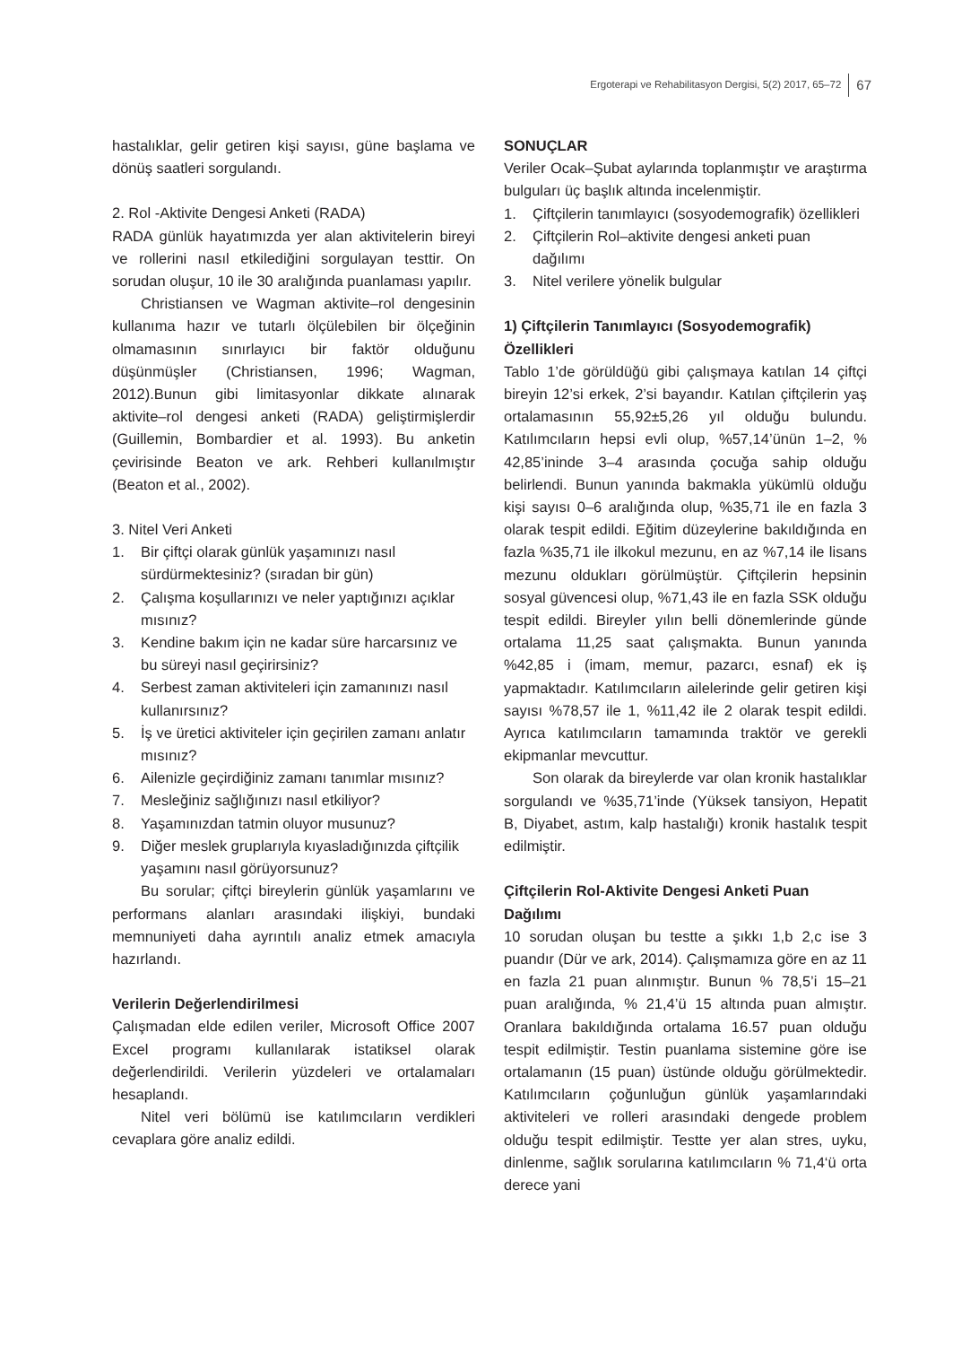Ergoterapi ve Rehabilitasyon Dergisi, 5(2) 2017, 65–72 67
hastalıklar, gelir getiren kişi sayısı, güne başlama ve dönüş saatleri sorgulandı.
2. Rol -Aktivite Dengesi Anketi (RADA)
RADA günlük hayatımızda yer alan aktivitelerin bireyi ve rollerini nasıl etkilediğini sorgulayan testtir. On sorudan oluşur, 10 ile 30 aralığında puanlaması yapılır.
Christiansen ve Wagman aktivite–rol dengesinin kullanıma hazır ve tutarlı ölçülebilen bir ölçeğinin olmamasının sınırlayıcı bir faktör olduğunu düşünmüşler (Christiansen, 1996; Wagman, 2012).Bunun gibi limitasyonlar dikkate alınarak aktivite–rol dengesi anketi (RADA) geliştirmişlerdir (Guillemin, Bombardier et al. 1993). Bu anketin çevirisinde Beaton ve ark. Rehberi kullanılmıştır (Beaton et al., 2002).
3. Nitel Veri Anketi
1. Bir çiftçi olarak günlük yaşamınızı nasıl sürdürmektesiniz? (sıradan bir gün)
2. Çalışma koşullarınızı ve neler yaptığınızı açıklar mısınız?
3. Kendine bakım için ne kadar süre harcarsınız ve bu süreyi nasıl geçirirsiniz?
4. Serbest zaman aktiviteleri için zamanınızı nasıl kullanırsınız?
5. İş ve üretici aktiviteler için geçirilen zamanı anlatır mısınız?
6. Ailenizle geçirdiğiniz zamanı tanımlar mısınız?
7. Mesleğiniz sağlığınızı nasıl etkiliyor?
8. Yaşamınızdan tatmin oluyor musunuz?
9. Diğer meslek gruplarıyla kıyasladığınızda çiftçilik yaşamını nasıl görüyorsunuz?
Bu sorular; çiftçi bireylerin günlük yaşamlarını ve performans alanları arasındaki ilişkiyi, bundaki memnuniyeti daha ayrıntılı analiz etmek amacıyla hazırlandı.
Verilerin Değerlendirilmesi
Çalışmadan elde edilen veriler, Microsoft Office 2007 Excel programı kullanılarak istatiksel olarak değerlendirildi. Verilerin yüzdeleri ve ortalamaları hesaplandı.
Nitel veri bölümü ise katılımcıların verdikleri cevaplara göre analiz edildi.
SONUÇLAR
Veriler Ocak–Şubat aylarında toplanmıştır ve araştırma bulguları üç başlık altında incelenmiştir.
1. Çiftçilerin tanımlayıcı (sosyodemografik) özellikleri
2. Çiftçilerin Rol–aktivite dengesi anketi puan dağılımı
3. Nitel verilere yönelik bulgular
1) Çiftçilerin Tanımlayıcı (Sosyodemografik) Özellikleri
Tablo 1’de görüldüğü gibi çalışmaya katılan 14 çiftçi bireyin 12’si erkek, 2’si bayandır. Katılan çiftçilerin yaş ortalamasının 55,92±5,26 yıl olduğu bulundu. Katılımcıların hepsi evli olup, %57,14’ünün 1–2, % 42,85’ininde 3–4 arasında çocuğa sahip olduğu belirlendi. Bunun yanında bakmakla yükümlü olduğu kişi sayısı 0–6 aralığında olup, %35,71 ile en fazla 3 olarak tespit edildi. Eğitim düzeylerine bakıldığında en fazla %35,71 ile ilkokul mezunu, en az %7,14 ile lisans mezunu oldukları görülmüştür. Çiftçilerin hepsinin sosyal güvencesi olup, %71,43 ile en fazla SSK olduğu tespit edildi. Bireyler yılın belli dönemlerinde günde ortalama 11,25 saat çalışmakta. Bunun yanında %42,85 i (imam, memur, pazarcı, esnaf) ek iş yapmaktadır. Katılımcıların ailelerinde gelir getiren kişi sayısı %78,57 ile 1, %11,42 ile 2 olarak tespit edildi. Ayrıca katılımcıların tamamında traktör ve gerekli ekipmanlar mevcuttur.
Son olarak da bireylerde var olan kronik hastalıklar sorgulandı ve %35,71’inde (Yüksek tansiyon, Hepatit B, Diyabet, astım, kalp hastalığı) kronik hastalık tespit edilmiştir.
Çiftçilerin Rol-Aktivite Dengesi Anketi Puan Dağılımı
10 sorudan oluşan bu testte a şıkkı 1,b 2,c ise 3 puandır (Dür ve ark, 2014). Çalışmamıza göre en az 11 en fazla 21 puan alınmıştır. Bunun % 78,5’i 15–21 puan aralığında, % 21,4’ü 15 altında puan almıştır. Oranlara bakıldığında ortalama 16.57 puan olduğu tespit edilmiştir. Testin puanlama sistemine göre ise ortalamanın (15 puan) üstünde olduğu görülmektedir. Katılımcıların çoğunluğun günlük yaşamlarındaki aktiviteleri ve rolleri arasındaki dengede problem olduğu tespit edilmiştir. Testte yer alan stres, uyku, dinlenme, sağlık sorularına katılımcıların % 71,4‘ü orta derece yani